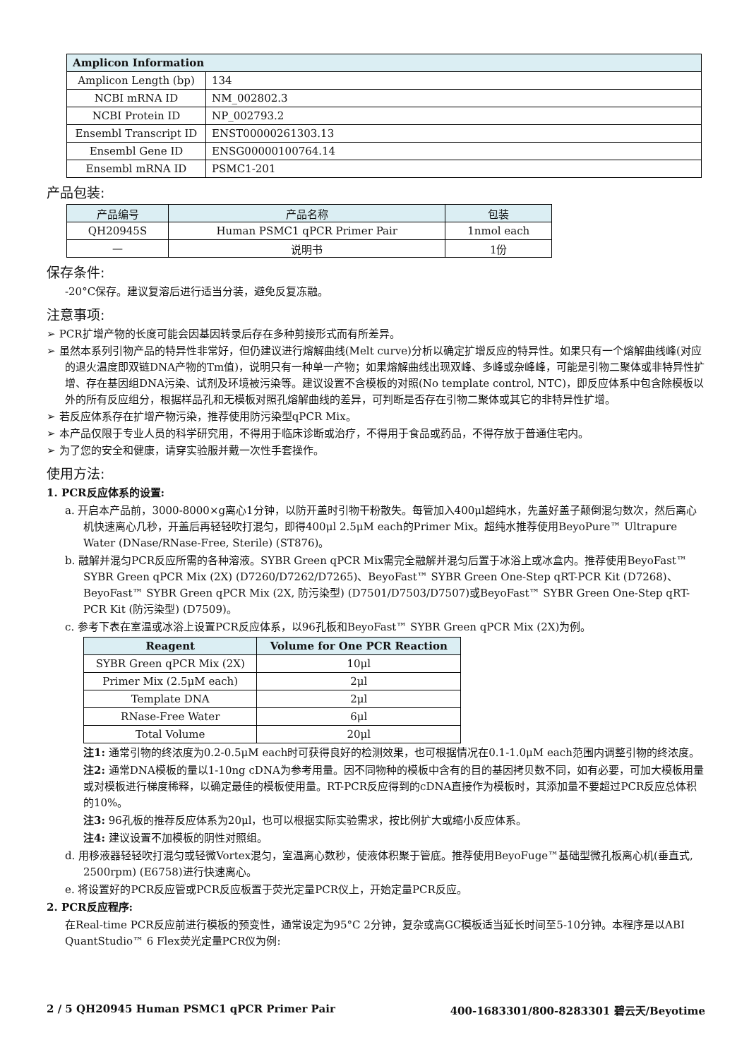| Amplicon Information | |
| --- | --- |
| Amplicon Length (bp) | 134 |
| NCBI mRNA ID | NM_002802.3 |
| NCBI Protein ID | NP_002793.2 |
| Ensembl Transcript ID | ENST00000261303.13 |
| Ensembl Gene ID | ENSG00000100764.14 |
| Ensembl mRNA ID | PSMC1-201 |
产品包装:
| 产品编号 | 产品名称 | 包装 |
| --- | --- | --- |
| QH20945S | Human PSMC1 qPCR Primer Pair | 1nmol each |
| — | 说明书 | 1份 |
保存条件:
-20°C保存。建议复溶后进行适当分装，避免反复冻融。
注意事项:
➢ PCR扩增产物的长度可能会因基因转录后存在多种剪接形式而有所差异。
➢ 虽然本系列引物产品的特异性非常好，但仍建议进行熔解曲线(Melt curve)分析以确定扩增反应的特异性。如果只有一个熔解曲线峰(对应的退火温度即双链DNA产物的Tm值)，说明只有一种单一产物；如果熔解曲线出现双峰、多峰或杂峰峰，可能是引物二聚体或非特异性扩增、存在基因组DNA污染、试剂及环境被污染等。建议设置不含模板的对照(No template control, NTC)，即反应体系中包含除模板以外的所有反应组分，根据样品孔和无模板对照孔熔解曲线的差异，可判断是否存在引物二聚体或其它的非特异性扩增。
➢ 若反应体系存在扩增产物污染，推荐使用防污染型qPCR Mix。
➢ 本产品仅限于专业人员的科学研究用，不得用于临床诊断或治疗，不得用于食品或药品，不得存放于普通住宅内。
➢ 为了您的安全和健康，请穿实验服并戴一次性手套操作。
使用方法:
1. PCR反应体系的设置:
a. 开启本产品前，3000-8000×g离心1分钟，以防开盖时引物干粉散失。每管加入400μl超纯水，先盖好盖子颠倒混匀数次，然后离心机快速离心几秒，开盖后再轻轻吹打混匀，即得400μl 2.5μM each的Primer Mix。超纯水推荐使用BeyoPure™ Ultrapure Water (DNase/RNase-Free, Sterile) (ST876)。
b. 融解并混匀PCR反应所需的各种溶液。SYBR Green qPCR Mix需完全融解并混匀后置于冰浴上或冰盒内。推荐使用BeyoFast™ SYBR Green qPCR Mix (2X) (D7260/D7262/D7265)、BeyoFast™ SYBR Green One-Step qRT-PCR Kit (D7268)、BeyoFast™ SYBR Green qPCR Mix (2X, 防污染型) (D7501/D7503/D7507)或BeyoFast™ SYBR Green One-Step qRT-PCR Kit (防污染型) (D7509)。
c. 参考下表在室温或冰浴上设置PCR反应体系，以96孔板和BeyoFast™ SYBR Green qPCR Mix (2X)为例。
| Reagent | Volume for One PCR Reaction |
| --- | --- |
| SYBR Green qPCR Mix (2X) | 10μl |
| Primer Mix (2.5μM each) | 2μl |
| Template DNA | 2μl |
| RNase-Free Water | 6μl |
| Total Volume | 20μl |
注1: 通常引物的终浓度为0.2-0.5μM each时可获得良好的检测效果，也可根据情况在0.1-1.0μM each范围内调整引物的终浓度。
注2: 通常DNA模板的量以1-10ng cDNA为参考用量。因不同物种的模板中含有的目的基因拷贝数不同，如有必要，可加大模板用量或对模板进行梯度稀释，以确定最佳的模板使用量。RT-PCR反应得到的cDNA直接作为模板时，其添加量不要超过PCR反应总体积的10%。
注3: 96孔板的推荐反应体系为20μl，也可以根据实际实验需求，按比例扩大或缩小反应体系。
注4: 建议设置不加模板的阴性对照组。
d. 用移液器轻轻吹打混匀或轻微Vortex混匀，室温离心数秒，使液体积聚于管底。推荐使用BeyoFuge™基础型微孔板离心机(垂直式, 2500rpm) (E6758)进行快速离心。
e. 将设置好的PCR反应管或PCR反应板置于荧光定量PCR仪上，开始定量PCR反应。
2. PCR反应程序:
在Real-time PCR反应前进行模板的预变性，通常设定为95°C 2分钟，复杂或高GC模板适当延长时间至5-10分钟。本程序是以ABI QuantStudio™ 6 Flex荧光定量PCR仪为例:
2 / 5 QH20945 Human PSMC1 qPCR Primer Pair 400-1683301/800-8283301 碧云天/Beyotime